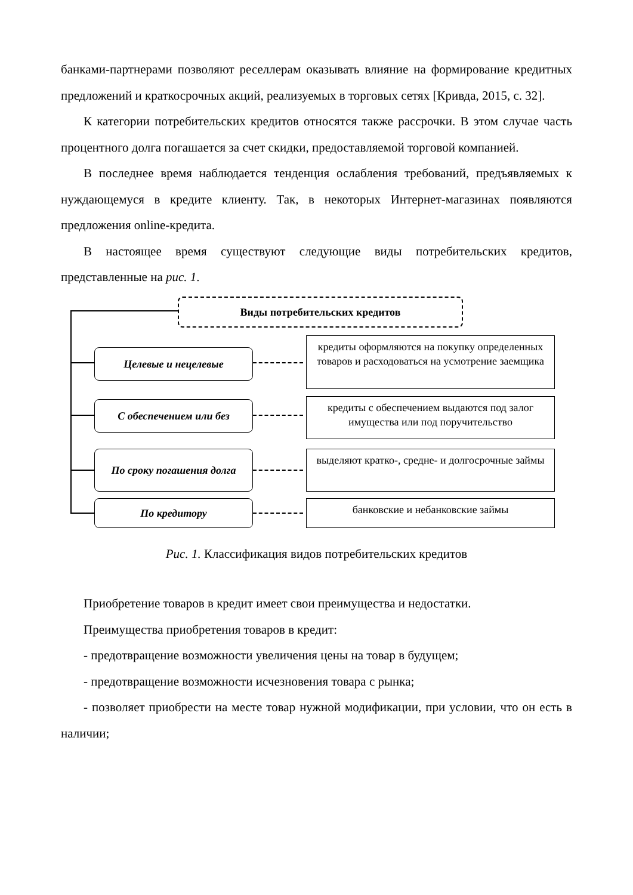банками-партнерами позволяют реселлерам оказывать влияние на формирование кредитных предложений и краткосрочных акций, реализуемых в торговых сетях [Кривда, 2015, с. 32].
К категории потребительских кредитов относятся также рассрочки. В этом случае часть процентного долга погашается за счет скидки, предоставляемой торговой компанией.
В последнее время наблюдается тенденция ослабления требований, предъявляемых к нуждающемуся в кредите клиенту. Так, в некоторых Интернет-магазинах появляются предложения online-кредита.
В настоящее время существуют следующие виды потребительских кредитов, представленные на рис. 1.
Виды потребительских кредитов
Целевые и нецелевые
кредиты оформляются на покупку определенных товаров и расходоваться на усмотрение заемщика
С обеспечением или без
кредиты с обеспечением выдаются под залог имущества или под поручительство
По сроку погашения долга
выделяют кратко-, средне- и долгосрочные займы
По кредитору банковские и небанковские займы
Рис. 1. Классификация видов потребительских кредитов
Приобретение товаров в кредит имеет свои преимущества и недостатки.
Преимущества приобретения товаров в кредит:
- предотвращение возможности увеличения цены на товар в будущем;
- предотвращение возможности исчезновения товара с рынка;
- позволяет приобрести на месте товар нужной модификации, при условии, что он есть в наличии;